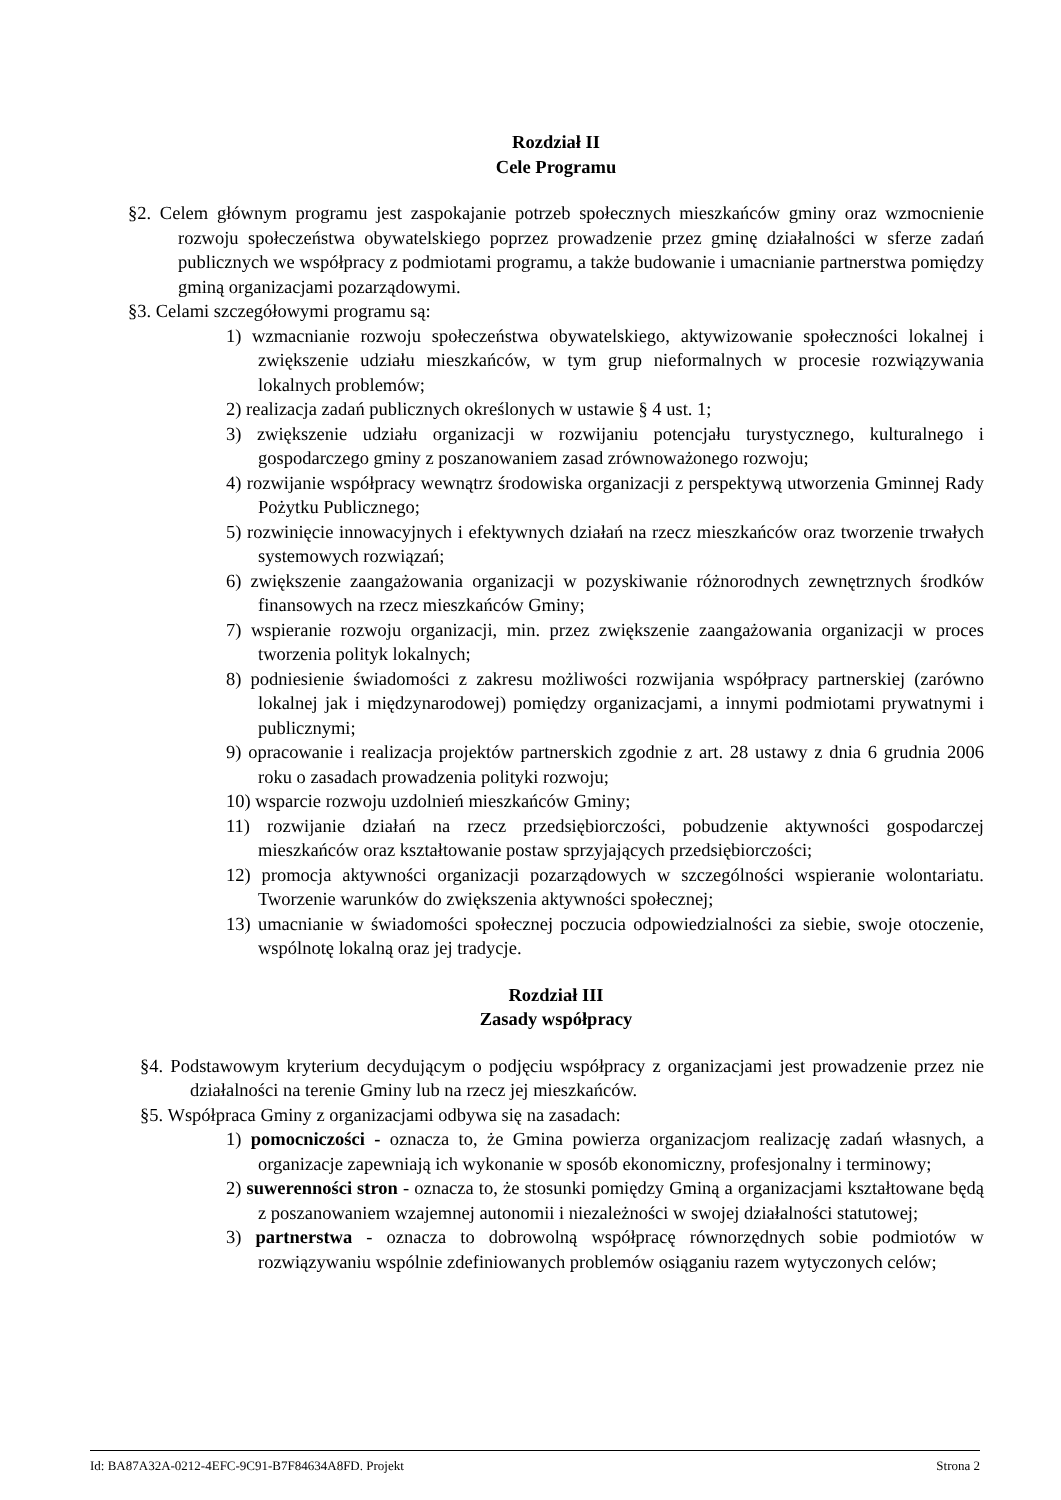Rozdział II
Cele Programu
§2. Celem głównym programu jest zaspokajanie potrzeb społecznych mieszkańców gminy oraz wzmocnienie rozwoju społeczeństwa obywatelskiego poprzez prowadzenie przez gminę działalności w sferze zadań publicznych we współpracy z podmiotami programu, a także budowanie i umacnianie partnerstwa pomiędzy gminą organizacjami pozarządowymi.
§3. Celami szczegółowymi programu są:
1) wzmacnianie rozwoju społeczeństwa obywatelskiego, aktywizowanie społeczności lokalnej i zwiększenie udziału mieszkańców, w tym grup nieformalnych w procesie rozwiązywania lokalnych problemów;
2) realizacja zadań publicznych określonych w ustawie § 4 ust. 1;
3) zwiększenie udziału organizacji w rozwijaniu potencjału turystycznego, kulturalnego i gospodarczego gminy z poszanowaniem zasad zrównoważonego rozwoju;
4) rozwijanie współpracy wewnątrz środowiska organizacji z perspektywą utworzenia Gminnej Rady Pożytku Publicznego;
5) rozwinięcie innowacyjnych i efektywnych działań na rzecz mieszkańców oraz tworzenie trwałych systemowych rozwiązań;
6) zwiększenie zaangażowania organizacji w pozyskiwanie różnorodnych zewnętrznych środków finansowych na rzecz mieszkańców Gminy;
7) wspieranie rozwoju organizacji, min. przez zwiększenie zaangażowania organizacji w proces tworzenia polityk lokalnych;
8) podniesienie świadomości z zakresu możliwości rozwijania współpracy partnerskiej (zarówno lokalnej jak i międzynarodowej) pomiędzy organizacjami, a innymi podmiotami prywatnymi i publicznymi;
9) opracowanie i realizacja projektów partnerskich zgodnie z art. 28 ustawy z dnia 6 grudnia 2006 roku o zasadach prowadzenia polityki rozwoju;
10) wsparcie rozwoju uzdolnień mieszkańców Gminy;
11) rozwijanie działań na rzecz przedsiębiorczości, pobudzenie aktywności gospodarczej mieszkańców oraz kształtowanie postaw sprzyjających przedsiębiorczości;
12) promocja aktywności organizacji pozarządowych w szczególności wspieranie wolontariatu. Tworzenie warunków do zwiększenia aktywności społecznej;
13) umacnianie w świadomości społecznej poczucia odpowiedzialności za siebie, swoje otoczenie, wspólnotę lokalną oraz jej tradycje.
Rozdział III
Zasady współpracy
§4. Podstawowym kryterium decydującym o podjęciu współpracy z organizacjami jest prowadzenie przez nie działalności na terenie Gminy lub na rzecz jej mieszkańców.
§5. Współpraca Gminy z organizacjami odbywa się na zasadach:
1) pomocniczości - oznacza to, że Gmina powierza organizacjom realizację zadań własnych, a organizacje zapewniają ich wykonanie w sposób ekonomiczny, profesjonalny i terminowy;
2) suwerenności stron - oznacza to, że stosunki pomiędzy Gminą a organizacjami kształtowane będą z poszanowaniem wzajemnej autonomii i niezależności w swojej działalności statutowej;
3) partnerstwa - oznacza to dobrowolną współpracę równorzędnych sobie podmiotów w rozwiązywaniu wspólnie zdefiniowanych problemów osiąganiu razem wytyczonych celów;
Id: BA87A32A-0212-4EFC-9C91-B7F84634A8FD. Projekt Strona 2